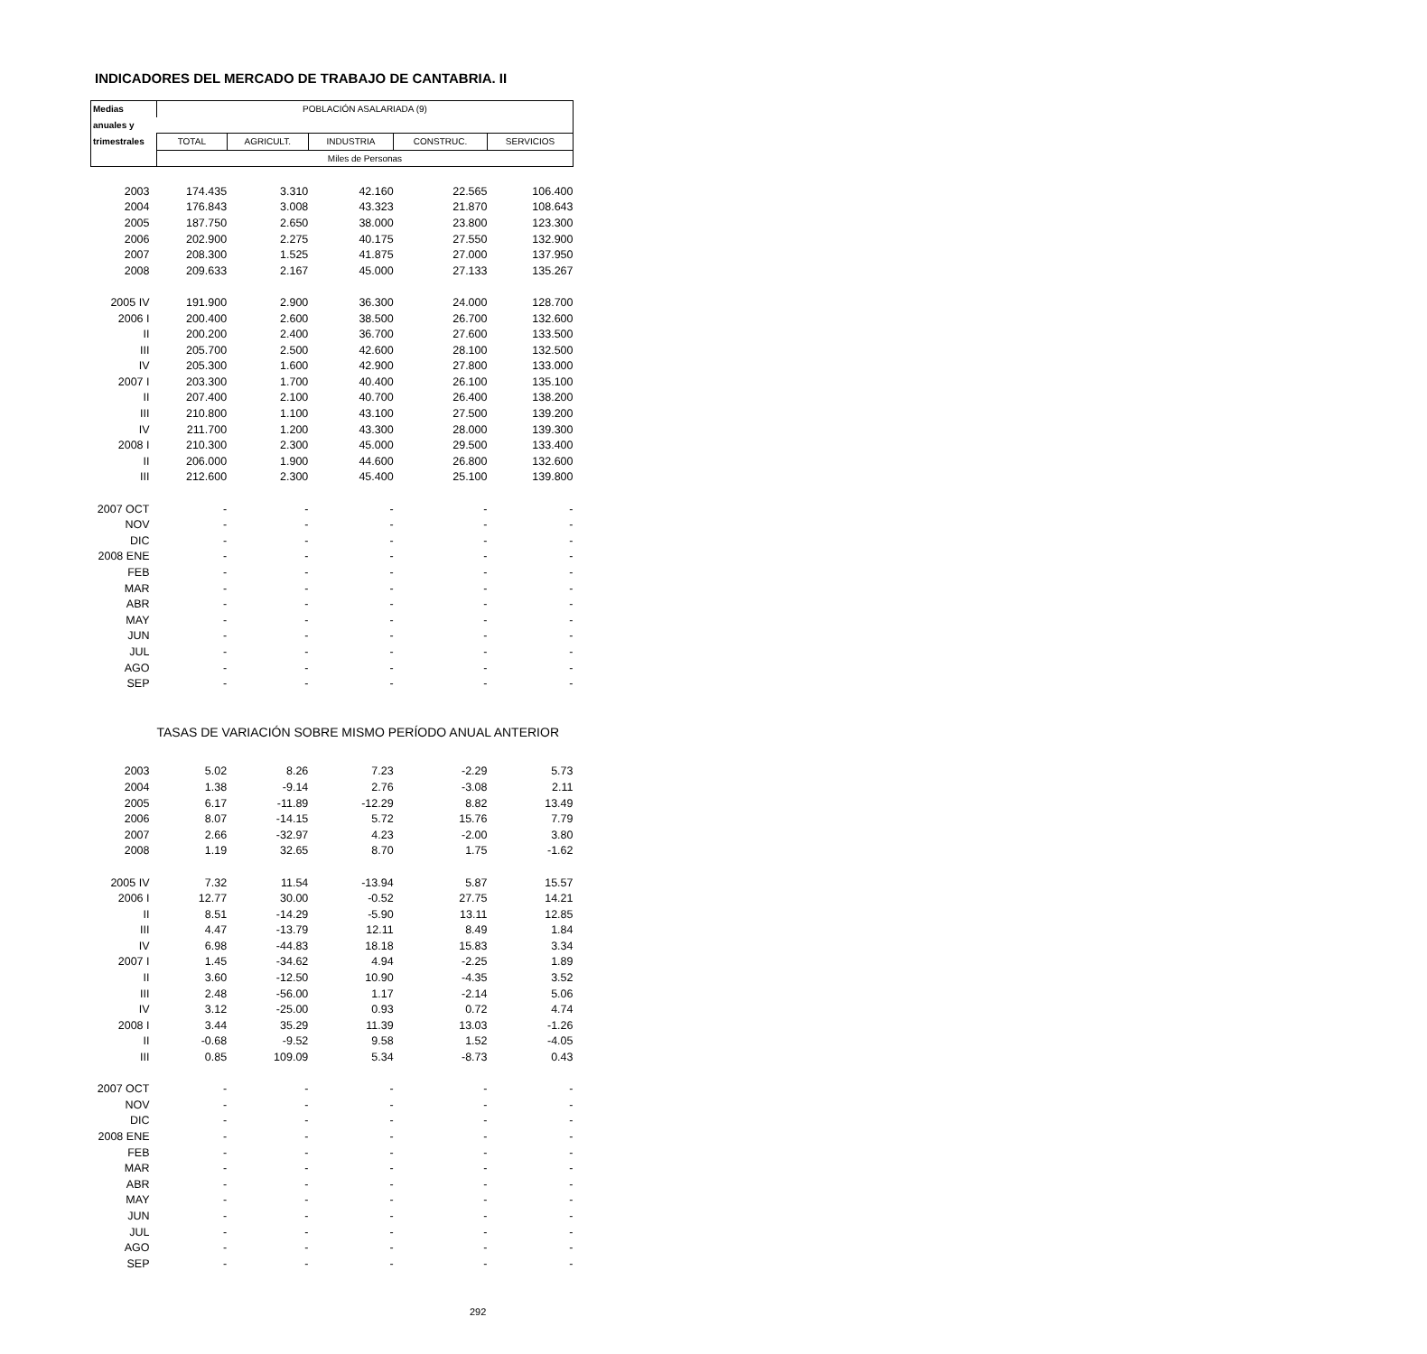INDICADORES DEL MERCADO DE TRABAJO DE CANTABRIA. II
| Medias | POBLACIÓN ASALARIADA (9) | | | | |
| anuales y | | | | | |
| trimestrales | TOTAL | AGRICULT. | INDUSTRIA | CONSTRUC. | SERVICIOS |
| | Miles de Personas | | | | |
| 2003 | 174.435 | 3.310 | 42.160 | 22.565 | 106.400 |
| 2004 | 176.843 | 3.008 | 43.323 | 21.870 | 108.643 |
| 2005 | 187.750 | 2.650 | 38.000 | 23.800 | 123.300 |
| 2006 | 202.900 | 2.275 | 40.175 | 27.550 | 132.900 |
| 2007 | 208.300 | 1.525 | 41.875 | 27.000 | 137.950 |
| 2008 | 209.633 | 2.167 | 45.000 | 27.133 | 135.267 |
| 2005 IV | 191.900 | 2.900 | 36.300 | 24.000 | 128.700 |
| 2006 I | 200.400 | 2.600 | 38.500 | 26.700 | 132.600 |
| II | 200.200 | 2.400 | 36.700 | 27.600 | 133.500 |
| III | 205.700 | 2.500 | 42.600 | 28.100 | 132.500 |
| IV | 205.300 | 1.600 | 42.900 | 27.800 | 133.000 |
| 2007 I | 203.300 | 1.700 | 40.400 | 26.100 | 135.100 |
| II | 207.400 | 2.100 | 40.700 | 26.400 | 138.200 |
| III | 210.800 | 1.100 | 43.100 | 27.500 | 139.200 |
| IV | 211.700 | 1.200 | 43.300 | 28.000 | 139.300 |
| 2008 I | 210.300 | 2.300 | 45.000 | 29.500 | 133.400 |
| II | 206.000 | 1.900 | 44.600 | 26.800 | 132.600 |
| III | 212.600 | 2.300 | 45.400 | 25.100 | 139.800 |
| 2007 OCT | - | - | - | - | - |
| NOV | - | - | - | - | - |
| DIC | - | - | - | - | - |
| 2008 ENE | - | - | - | - | - |
| FEB | - | - | - | - | - |
| MAR | - | - | - | - | - |
| ABR | - | - | - | - | - |
| MAY | - | - | - | - | - |
| JUN | - | - | - | - | - |
| JUL | - | - | - | - | - |
| AGO | - | - | - | - | - |
| SEP | - | - | - | - | - |
| | TASAS DE VARIACIÓN SOBRE MISMO PERÍODO ANUAL ANTERIOR | | | | |
| 2003 | 5.02 | 8.26 | 7.23 | -2.29 | 5.73 |
| 2004 | 1.38 | -9.14 | 2.76 | -3.08 | 2.11 |
| 2005 | 6.17 | -11.89 | -12.29 | 8.82 | 13.49 |
| 2006 | 8.07 | -14.15 | 5.72 | 15.76 | 7.79 |
| 2007 | 2.66 | -32.97 | 4.23 | -2.00 | 3.80 |
| 2008 | 1.19 | 32.65 | 8.70 | 1.75 | -1.62 |
| 2005 IV | 7.32 | 11.54 | -13.94 | 5.87 | 15.57 |
| 2006 I | 12.77 | 30.00 | -0.52 | 27.75 | 14.21 |
| II | 8.51 | -14.29 | -5.90 | 13.11 | 12.85 |
| III | 4.47 | -13.79 | 12.11 | 8.49 | 1.84 |
| IV | 6.98 | -44.83 | 18.18 | 15.83 | 3.34 |
| 2007 I | 1.45 | -34.62 | 4.94 | -2.25 | 1.89 |
| II | 3.60 | -12.50 | 10.90 | -4.35 | 3.52 |
| III | 2.48 | -56.00 | 1.17 | -2.14 | 5.06 |
| IV | 3.12 | -25.00 | 0.93 | 0.72 | 4.74 |
| 2008 I | 3.44 | 35.29 | 11.39 | 13.03 | -1.26 |
| II | -0.68 | -9.52 | 9.58 | 1.52 | -4.05 |
| III | 0.85 | 109.09 | 5.34 | -8.73 | 0.43 |
| 2007 OCT | - | - | - | - | - |
| NOV | - | - | - | - | - |
| DIC | - | - | - | - | - |
| 2008 ENE | - | - | - | - | - |
| FEB | - | - | - | - | - |
| MAR | - | - | - | - | - |
| ABR | - | - | - | - | - |
| MAY | - | - | - | - | - |
| JUN | - | - | - | - | - |
| JUL | - | - | - | - | - |
| AGO | - | - | - | - | - |
| SEP | - | - | - | - | - |
292